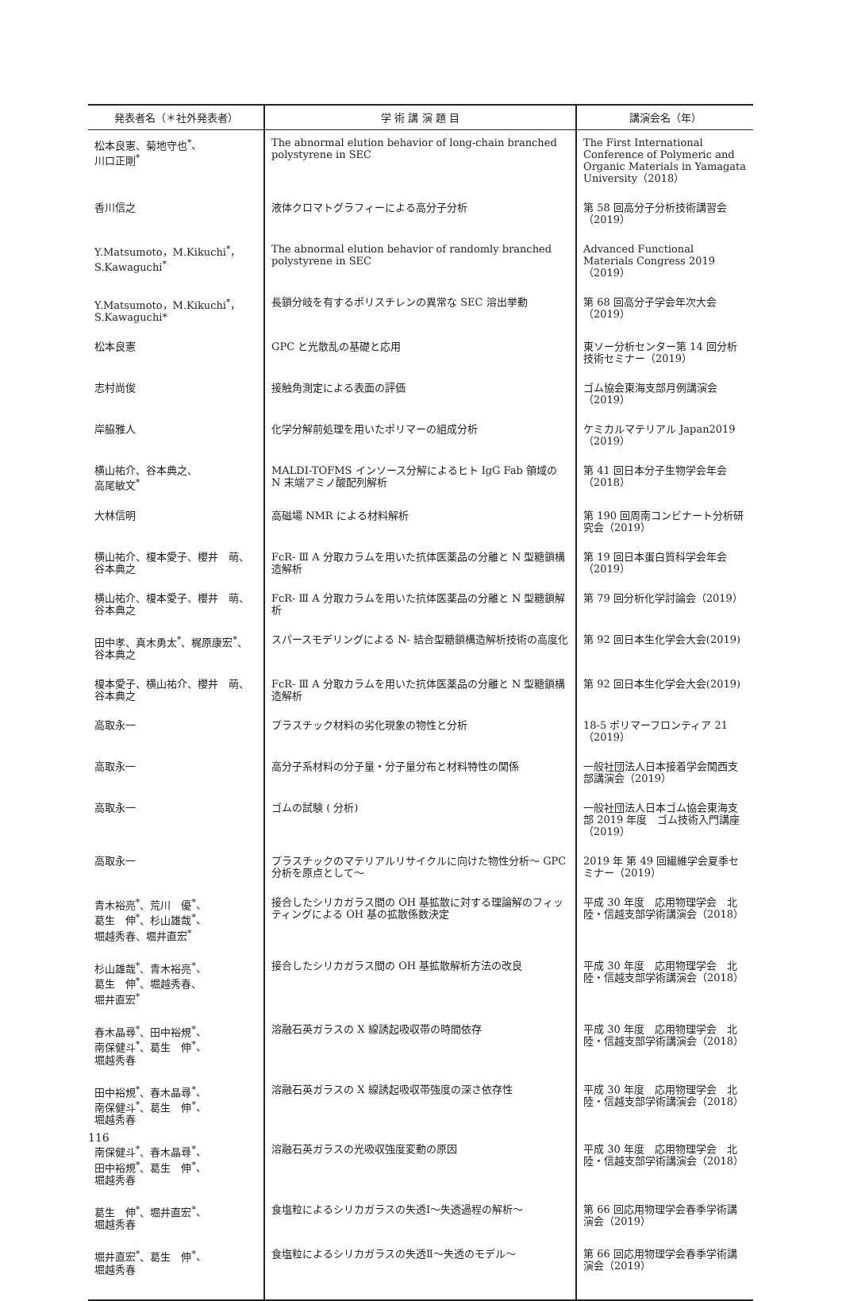| 発表者名（＊社外発表者） | 学 術 講 演 題 目 | 講演会名（年） |
| --- | --- | --- |
| 松本良憲、菊地守也<sup>*</sup>、 川口正剛<sup>*</sup> | The abnormal elution behavior of long-chain branched polystyrene in SEC | The First International Conference of Polymeric and Organic Materials in Yamagata University（2018） |
| 香川信之 | 液体クロマトグラフィーによる高分子分析 | 第 58 回高分子分析技術講習会（2019） |
| Y.Matsumoto，M.Kikuchi<sup>*</sup>， S.Kawaguchi<sup>*</sup> | The abnormal elution behavior of randomly branched polystyrene in SEC | Advanced Functional Materials Congress 2019（2019） |
| Y.Matsumoto，M.Kikuchi<sup>*</sup>， S.Kawaguchi* | 長鎖分岐を有するポリスチレンの異常な SEC 溶出挙動 | 第 68 回高分子学会年次大会（2019） |
| 松本良憲 | GPC と光散乱の基礎と応用 | 東ソー分析センター第 14 回分析技術セミナー（2019） |
| 志村尚俊 | 接触角測定による表面の評価 | ゴム協会東海支部月例講演会（2019） |
| 岸脇雅人 | 化学分解前処理を用いたポリマーの組成分析 | ケミカルマテリアル Japan2019（2019） |
| 横山祐介、谷本典之、 高尾敏文<sup>*</sup> | MALDI-TOFMS インソース分解によるヒト IgG Fab 領域の N 末端アミノ酸配列解析 | 第 41 回日本分子生物学会年会（2018） |
| 大林信明 | 高磁場 NMR による材料解析 | 第 190 回周南コンビナート分析研究会（2019） |
| 横山祐介、榎本愛子、櫻井 萌、谷本典之 | FcR- Ⅲ A 分取カラムを用いた抗体医薬品の分離と N 型糖鎖構造解析 | 第 19 回日本蛋白質科学会年会（2019） |
| 横山祐介、榎本愛子、櫻井 萌、谷本典之 | FcR- Ⅲ A 分取カラムを用いた抗体医薬品の分離と N 型糖鎖解析 | 第 79 回分析化学討論会（2019） |
| 田中孝、真木勇太<sup>*</sup>、梶原康宏<sup>*</sup>、谷本典之 | スパースモデリングによる N- 結合型糖鎖構造解析技術の高度化 | 第 92 回日本生化学会大会(2019) |
| 榎本愛子、横山祐介、櫻井 萌、谷本典之 | FcR- Ⅲ A 分取カラムを用いた抗体医薬品の分離と N 型糖鎖構造解析 | 第 92 回日本生化学会大会(2019) |
| 高取永一 | プラスチック材料の劣化現象の物性と分析 | 18-5 ポリマーフロンティア 21（2019） |
| 高取永一 | 高分子系材料の分子量・分子量分布と材料特性の関係 | 一般社団法人日本接着学会関西支部講演会（2019） |
| 高取永一 | ゴムの試験 ( 分析) | 一般社団法人日本ゴム協会東海支部 2019 年度 ゴム技術入門講座（2019） |
| 高取永一 | プラスチックのマテリアルリサイクルに向けた物性分析～ GPC 分析を原点として～ | 2019 年 第 49 回繊維学会夏季セミナー（2019） |
| 青木裕亮<sup>*</sup>、荒川 優<sup>*</sup>、 葛生 伸<sup>*</sup>、杉山雄哉<sup>*</sup>、 堀越秀春、堀井直宏<sup>*</sup> | 接合したシリカガラス間の OH 基拡散に対する理論解のフィッティングによる OH 基の拡散係数決定 | 平成 30 年度 応用物理学会 北陸・信越支部学術講演会（2018） |
| 杉山雄哉<sup>*</sup>、青木裕亮<sup>*</sup>、 葛生 伸<sup>*</sup>、堀越秀春、 堀井直宏<sup>*</sup> | 接合したシリカガラス間の OH 基拡散解析方法の改良 | 平成 30 年度 応用物理学会 北陸・信越支部学術講演会（2018） |
| 春木晶尋<sup>*</sup>、田中裕規<sup>*</sup>、 南保健斗<sup>*</sup>、葛生 伸<sup>*</sup>、 堀越秀春 | 溶融石英ガラスの X 線誘起吸収帯の時間依存 | 平成 30 年度 応用物理学会 北陸・信越支部学術講演会（2018） |
| 田中裕規<sup>*</sup>、春木晶尋<sup>*</sup>、 南保健斗<sup>*</sup>、葛生 伸<sup>*</sup>、 堀越秀春 | 溶融石英ガラスの X 線誘起吸収帯強度の深さ依存性 | 平成 30 年度 応用物理学会 北陸・信越支部学術講演会（2018） |
| 南保健斗<sup>*</sup>、春木晶尋<sup>*</sup>、 田中裕規<sup>*</sup>、葛生 伸<sup>*</sup>、 堀越秀春 | 溶融石英ガラスの光吸収強度変動の原因 | 平成 30 年度 応用物理学会 北陸・信越支部学術講演会（2018） |
| 葛生 伸<sup>*</sup>、堀井直宏<sup>*</sup>、 堀越秀春 | 食塩粒によるシリカガラスの失透Ⅰ～失透過程の解析～ | 第 66 回応用物理学会春季学術講演会（2019） |
| 堀井直宏<sup>*</sup>、葛生 伸<sup>*</sup>、 堀越秀春 | 食塩粒によるシリカガラスの失透Ⅱ～失透のモデル～ | 第 66 回応用物理学会春季学術講演会（2019） |
116